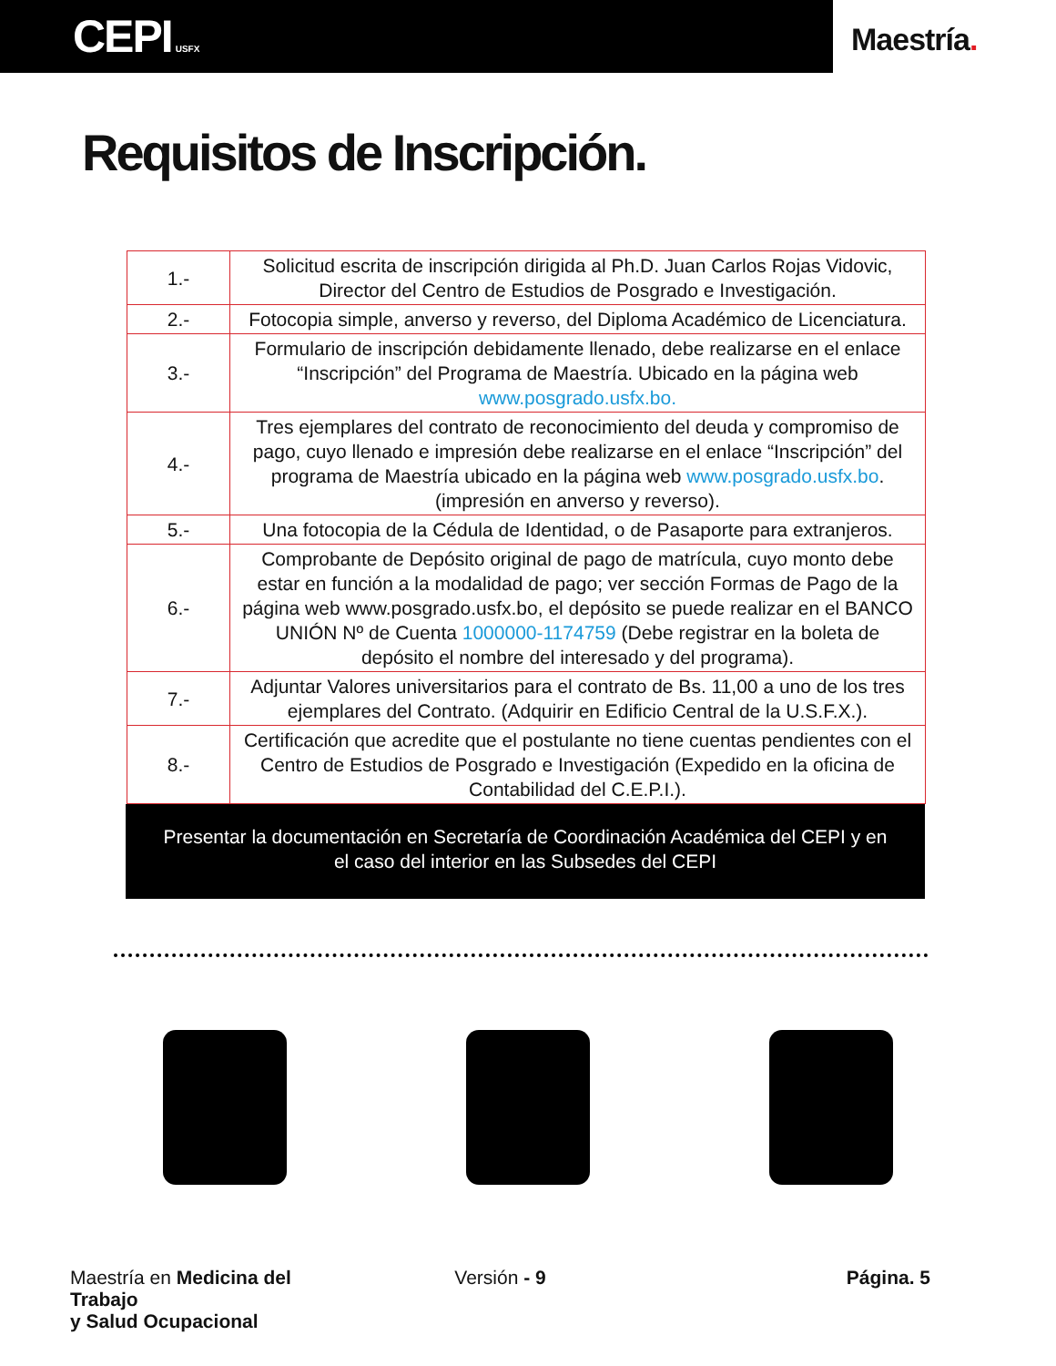CEPI USFX
Maestría.
Requisitos de Inscripción.
| 1.- | Solicitud escrita de inscripción dirigida al Ph.D. Juan Carlos Rojas Vidovic, Director del Centro de Estudios de Posgrado e Investigación. |
| 2.- | Fotocopia simple, anverso y reverso, del Diploma Académico de Licenciatura. |
| 3.- | Formulario de inscripción debidamente llenado, debe realizarse en el enlace “Inscripción” del Programa de Maestría. Ubicado en la página web www.posgrado.usfx.bo. |
| 4.- | Tres ejemplares del contrato de reconocimiento del deuda y compromiso de pago, cuyo llenado e impresión debe realizarse en el enlace “Inscripción” del programa de Maestría ubicado en la página web www.posgrado.usfx.bo . (impresión en anverso y reverso). |
| 5.- | Una fotocopia de la Cédula de Identidad, o de Pasaporte para extranjeros. |
| 6.- | Comprobante de Depósito original de pago de matrícula, cuyo monto debe estar en función a la modalidad de pago; ver sección Formas de Pago de la página web www.posgrado.usfx.bo, el depósito se puede realizar en el BANCO UNIÓN Nº de Cuenta 1000000-1174759 (Debe registrar en la boleta de depósito el nombre del interesado y del programa). |
| 7.- | Adjuntar Valores universitarios para el contrato de Bs. 11,00 a uno de los tres ejemplares del Contrato. (Adquirir en Edificio Central de la U.S.F.X.). |
| 8.- | Certificación que acredite que el postulante no tiene cuentas pendientes con el Centro de Estudios de Posgrado e Investigación (Expedido en la oficina de Contabilidad del C.E.P.I.). |
Presentar la documentación en Secretaría de Coordinación Académica del CEPI y en
el caso del interior en las Subsedes del CEPI
Maestría en Medicina del Trabajo
y Salud Ocupacional
Versión - 9 Página. 5